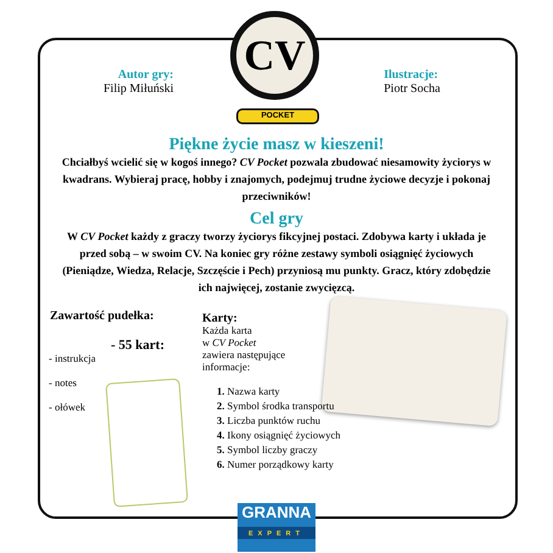CV
POCKET
Autor gry:
Filip Miłuński
Ilustracje:
Piotr Socha
Piękne życie masz w kieszeni!
Chciałbyś wcielić się w kogoś innego? CV Pocket pozwala zbudować niesamowity życiorys w kwadrans. Wybieraj pracę, hobby i znajomych, podejmuj trudne życiowe decyzje i pokonaj przeciwników!
Cel gry
W CV Pocket każdy z graczy tworzy życiorys fikcyjnej postaci. Zdobywa karty i układa je przed sobą – w swoim CV. Na koniec gry różne zestawy symboli osiągnięć życiowych (Pieniądze, Wiedza, Relacje, Szczęście i Pech) przyniosą mu punkty. Gracz, który zdobędzie ich najwięcej, zostanie zwycięzcą.
Zawartość pudełka:
- 55 kart:
- instrukcja
- notes
- ołówek
Karty:
Każda karta
w CV Pocket
zawiera następujące
informacje:
1. Nazwa karty
2. Symbol środka transportu
3. Liczba punktów ruchu
4. Ikony osiągnięć życiowych
5. Symbol liczby graczy
6. Numer porządkowy karty
GRANNA
EXPERT